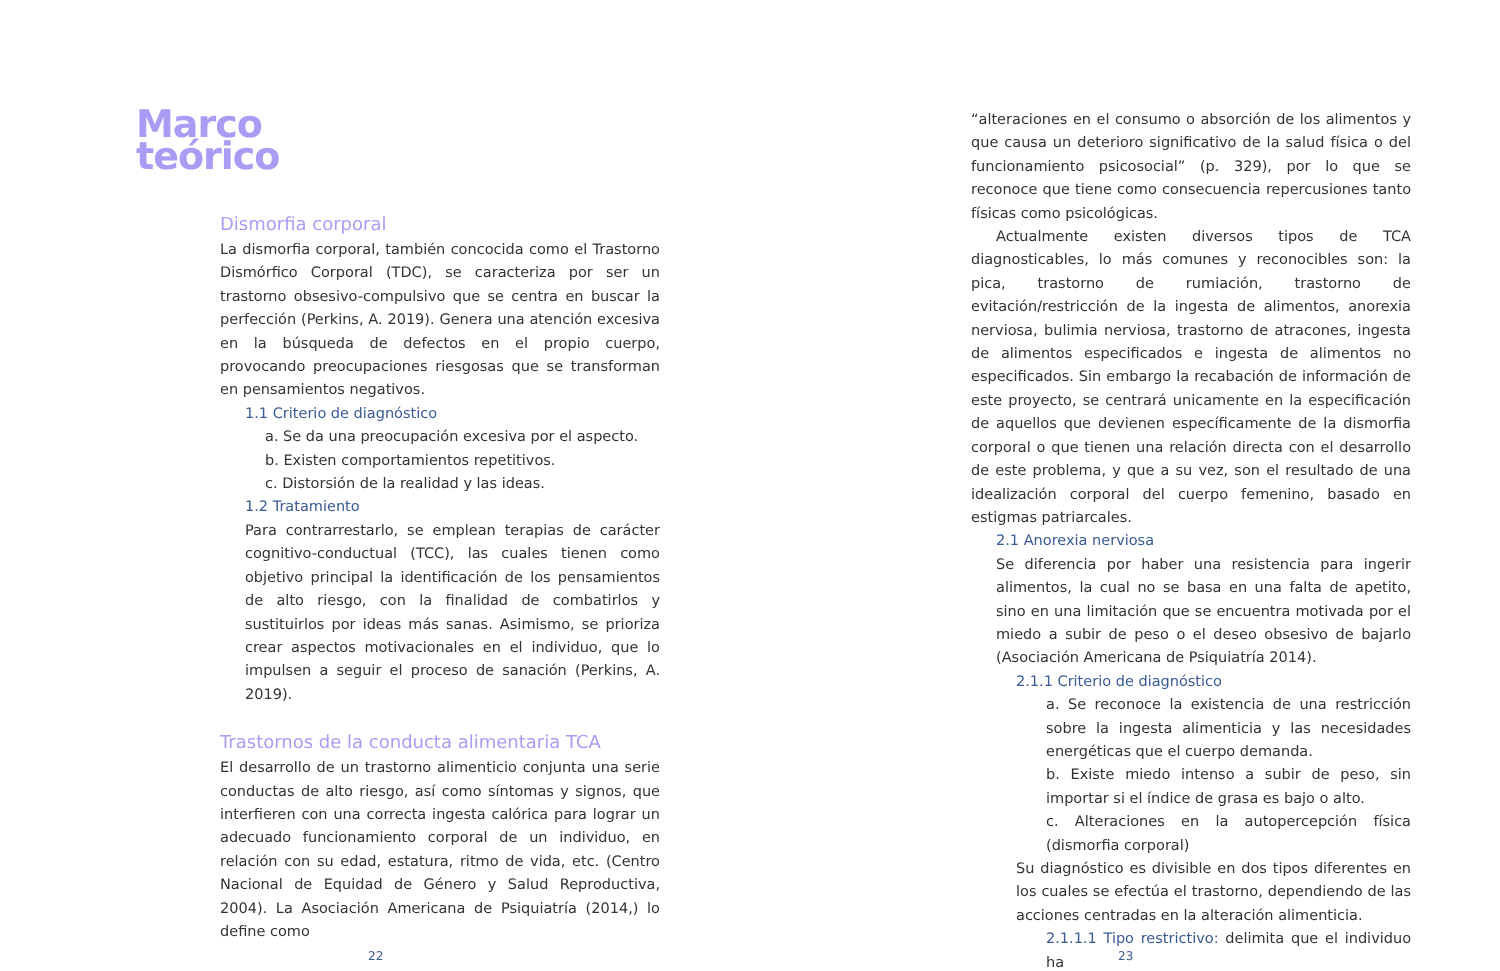Marco
teórico
Dismorfia corporal
La dismorfia corporal, también concocida como el Trastorno Dismórfico Corporal (TDC), se caracteriza por ser un trastorno obsesivo-compulsivo que se centra en buscar la perfección (Perkins, A. 2019). Genera una atención excesiva en la búsqueda de defectos en el propio cuerpo, provocando preocupaciones riesgosas que se transforman en pensamientos negativos.
1.1 Criterio de diagnóstico
a. Se da una preocupación excesiva por el aspecto.
b. Existen comportamientos repetitivos.
c. Distorsión de la realidad y las ideas.
1.2 Tratamiento
Para contrarrestarlo, se emplean terapias de carácter cognitivo-conductual (TCC), las cuales tienen como objetivo principal la identificación de los pensamientos de alto riesgo, con la finalidad de combatirlos y sustituirlos por ideas más sanas. Asimismo, se prioriza crear aspectos motivacionales en el individuo, que lo impulsen a seguir el proceso de sanación (Perkins, A. 2019).
Trastornos de la conducta alimentaria TCA
El desarrollo de un trastorno alimenticio conjunta una serie conductas de alto riesgo, así como síntomas y signos, que interfieren con una correcta ingesta calórica para lograr un adecuado funcionamiento corporal de un individuo, en relación con su edad, estatura, ritmo de vida, etc. (Centro Nacional de Equidad de Género y Salud Reproductiva, 2004). La Asociación Americana de Psiquiatría (2014,) lo define como
22
“alteraciones en el consumo o absorción de los alimentos y que causa un deterioro significativo de la salud física o del funcionamiento psicosocial” (p. 329), por lo que se reconoce que tiene como consecuencia repercusiones tanto físicas como psicológicas.
Actualmente existen diversos tipos de TCA diagnosticables, lo más comunes y reconocibles son: la pica, trastorno de rumiación, trastorno de evitación/restricción de la ingesta de alimentos, anorexia nerviosa, bulimia nerviosa, trastorno de atracones, ingesta de alimentos especificados e ingesta de alimentos no especificados. Sin embargo la recabación de información de este proyecto, se centrará unicamente en la especificación de aquellos que devienen específicamente de la dismorfia corporal o que tienen una relación directa con el desarrollo de este problema, y que a su vez, son el resultado de una idealización corporal del cuerpo femenino, basado en estigmas patriarcales.
2.1 Anorexia nerviosa
Se diferencia por haber una resistencia para ingerir alimentos, la cual no se basa en una falta de apetito, sino en una limitación que se encuentra motivada por el miedo a subir de peso o el deseo obsesivo de bajarlo (Asociación Americana de Psiquiatría 2014).
2.1.1 Criterio de diagnóstico
a. Se reconoce la existencia de una restricción sobre la ingesta alimenticia y las necesidades energéticas que el cuerpo demanda.
b. Existe miedo intenso a subir de peso, sin importar si el índice de grasa es bajo o alto.
c. Alteraciones en la autopercepción física (dismorfia corporal)
Su diagnóstico es divisible en dos tipos diferentes en los cuales se efectúa el trastorno, dependiendo de las acciones centradas en la alteración alimenticia.
2.1.1.1 Tipo restrictivo: delimita que el individuo ha
23